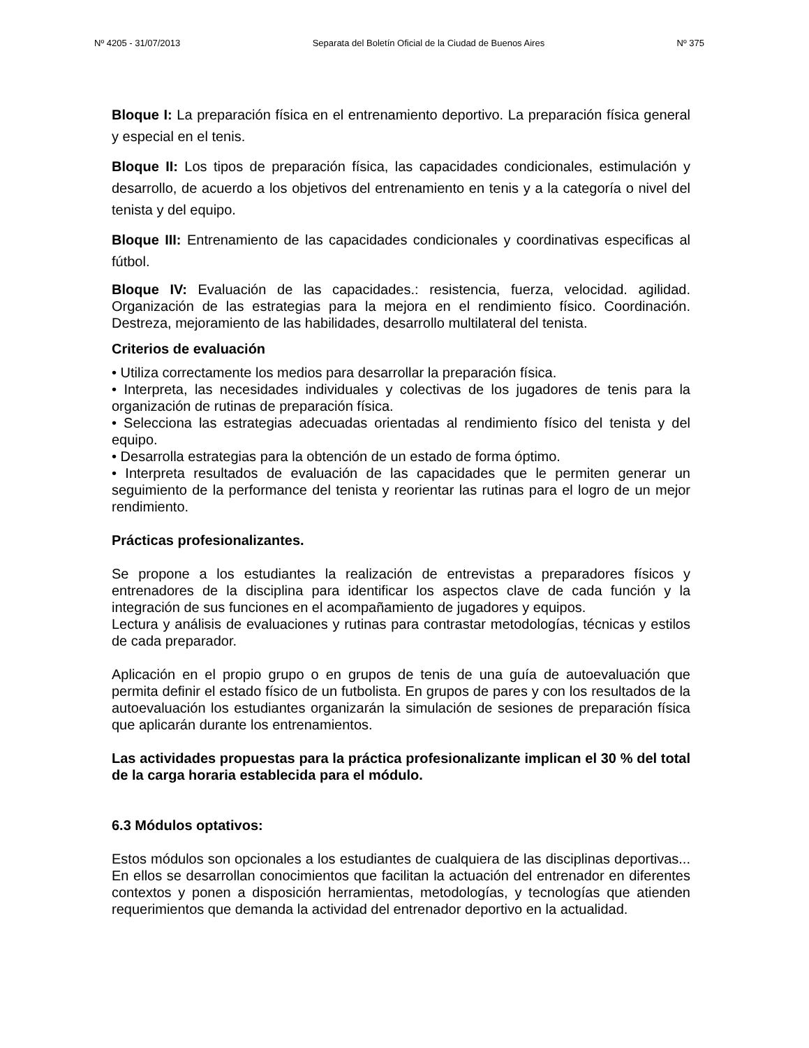Nº 4205 - 31/07/2013 Separata del Boletín Oficial de la Ciudad de Buenos Aires Nº 375
Bloque I: La preparación física en el entrenamiento deportivo. La preparación física general y especial en el tenis.
Bloque II: Los tipos de preparación física, las capacidades condicionales, estimulación y desarrollo, de acuerdo a los objetivos del entrenamiento en tenis y a la categoría o nivel del tenista y del equipo.
Bloque III: Entrenamiento de las capacidades condicionales y coordinativas especificas al fútbol.
Bloque IV: Evaluación de las capacidades.: resistencia, fuerza, velocidad. agilidad. Organización de las estrategias para la mejora en el rendimiento físico. Coordinación. Destreza, mejoramiento de las habilidades, desarrollo multilateral del tenista.
Criterios de evaluación
• Utiliza correctamente los medios para desarrollar la preparación física.
• Interpreta, las necesidades individuales y colectivas de los jugadores de tenis para la organización de rutinas de preparación física.
• Selecciona las estrategias adecuadas orientadas al rendimiento físico del tenista y del equipo.
• Desarrolla estrategias para la obtención de un estado de forma óptimo.
• Interpreta resultados de evaluación de las capacidades que le permiten generar un seguimiento de la performance del tenista y reorientar las rutinas para el logro de un mejor rendimiento.
Prácticas profesionalizantes.
Se propone a los estudiantes la realización de entrevistas a preparadores físicos y entrenadores de la disciplina para identificar los aspectos clave de cada función y la integración de sus funciones en el acompañamiento de jugadores y equipos.
Lectura y análisis de evaluaciones y rutinas para contrastar metodologías, técnicas y estilos de cada preparador.
Aplicación en el propio grupo o en grupos de tenis de una guía de autoevaluación que permita definir el estado físico de un futbolista. En grupos de pares y con los resultados de la autoevaluación los estudiantes organizarán la simulación de sesiones de preparación física que aplicarán durante los entrenamientos.
Las actividades propuestas para la práctica profesionalizante implican el 30 % del total de la carga horaria establecida para el módulo.
6.3 Módulos optativos:
Estos módulos son opcionales a los estudiantes de cualquiera de las disciplinas deportivas... En ellos se desarrollan conocimientos que facilitan la actuación del entrenador en diferentes contextos y ponen a disposición herramientas, metodologías, y tecnologías que atienden requerimientos que demanda la actividad del entrenador deportivo en la actualidad.